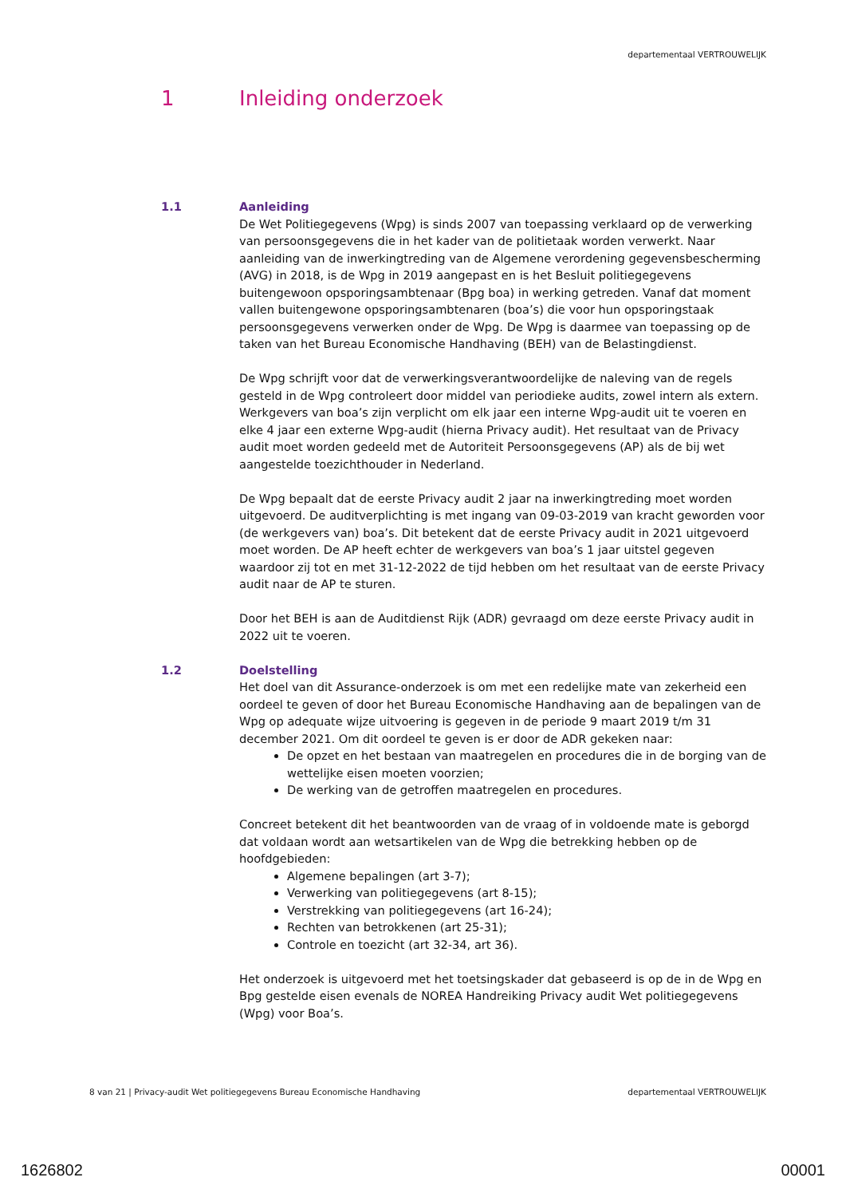departementaal VERTROUWELIJK
1 Inleiding onderzoek
1.1 Aanleiding
De Wet Politiegegevens (Wpg) is sinds 2007 van toepassing verklaard op de verwerking van persoonsgegevens die in het kader van de politietaak worden verwerkt. Naar aanleiding van de inwerkingtreding van de Algemene verordening gegevensbescherming (AVG) in 2018, is de Wpg in 2019 aangepast en is het Besluit politiegegevens buitengewoon opsporingsambtenaar (Bpg boa) in werking getreden. Vanaf dat moment vallen buitengewone opsporingsambtenaren (boa’s) die voor hun opsporingstaak persoonsgegevens verwerken onder de Wpg. De Wpg is daarmee van toepassing op de taken van het Bureau Economische Handhaving (BEH) van de Belastingdienst.
De Wpg schrijft voor dat de verwerkingsverantwoordelijke de naleving van de regels gesteld in de Wpg controleert door middel van periodieke audits, zowel intern als extern. Werkgevers van boa’s zijn verplicht om elk jaar een interne Wpg-audit uit te voeren en elke 4 jaar een externe Wpg-audit (hierna Privacy audit). Het resultaat van de Privacy audit moet worden gedeeld met de Autoriteit Persoonsgegevens (AP) als de bij wet aangestelde toezichthouder in Nederland.
De Wpg bepaalt dat de eerste Privacy audit 2 jaar na inwerkingtreding moet worden uitgevoerd. De auditverplichting is met ingang van 09-03-2019 van kracht geworden voor (de werkgevers van) boa’s. Dit betekent dat de eerste Privacy audit in 2021 uitgevoerd moet worden. De AP heeft echter de werkgevers van boa’s 1 jaar uitstel gegeven waardoor zij tot en met 31-12-2022 de tijd hebben om het resultaat van de eerste Privacy audit naar de AP te sturen.
Door het BEH is aan de Auditdienst Rijk (ADR) gevraagd om deze eerste Privacy audit in 2022 uit te voeren.
1.2 Doelstelling
Het doel van dit Assurance-onderzoek is om met een redelijke mate van zekerheid een oordeel te geven of door het Bureau Economische Handhaving aan de bepalingen van de Wpg op adequate wijze uitvoering is gegeven in de periode 9 maart 2019 t/m 31 december 2021. Om dit oordeel te geven is er door de ADR gekeken naar:
De opzet en het bestaan van maatregelen en procedures die in de borging van de wettelijke eisen moeten voorzien;
De werking van de getroffen maatregelen en procedures.
Concreet betekent dit het beantwoorden van de vraag of in voldoende mate is geborgd dat voldaan wordt aan wetsartikelen van de Wpg die betrekking hebben op de hoofdgebieden:
Algemene bepalingen (art 3-7);
Verwerking van politiegegevens (art 8-15);
Verstrekking van politiegegevens (art 16-24);
Rechten van betrokkenen (art 25-31);
Controle en toezicht (art 32-34, art 36).
Het onderzoek is uitgevoerd met het toetsingskader dat gebaseerd is op de in de Wpg en Bpg gestelde eisen evenals de NOREA Handreiking Privacy audit Wet politiegegevens (Wpg) voor Boa’s.
8 van 21 | Privacy-audit Wet politiegegevens Bureau Economische Handhaving departementaal VERTROUWELIJK
1626802 00001